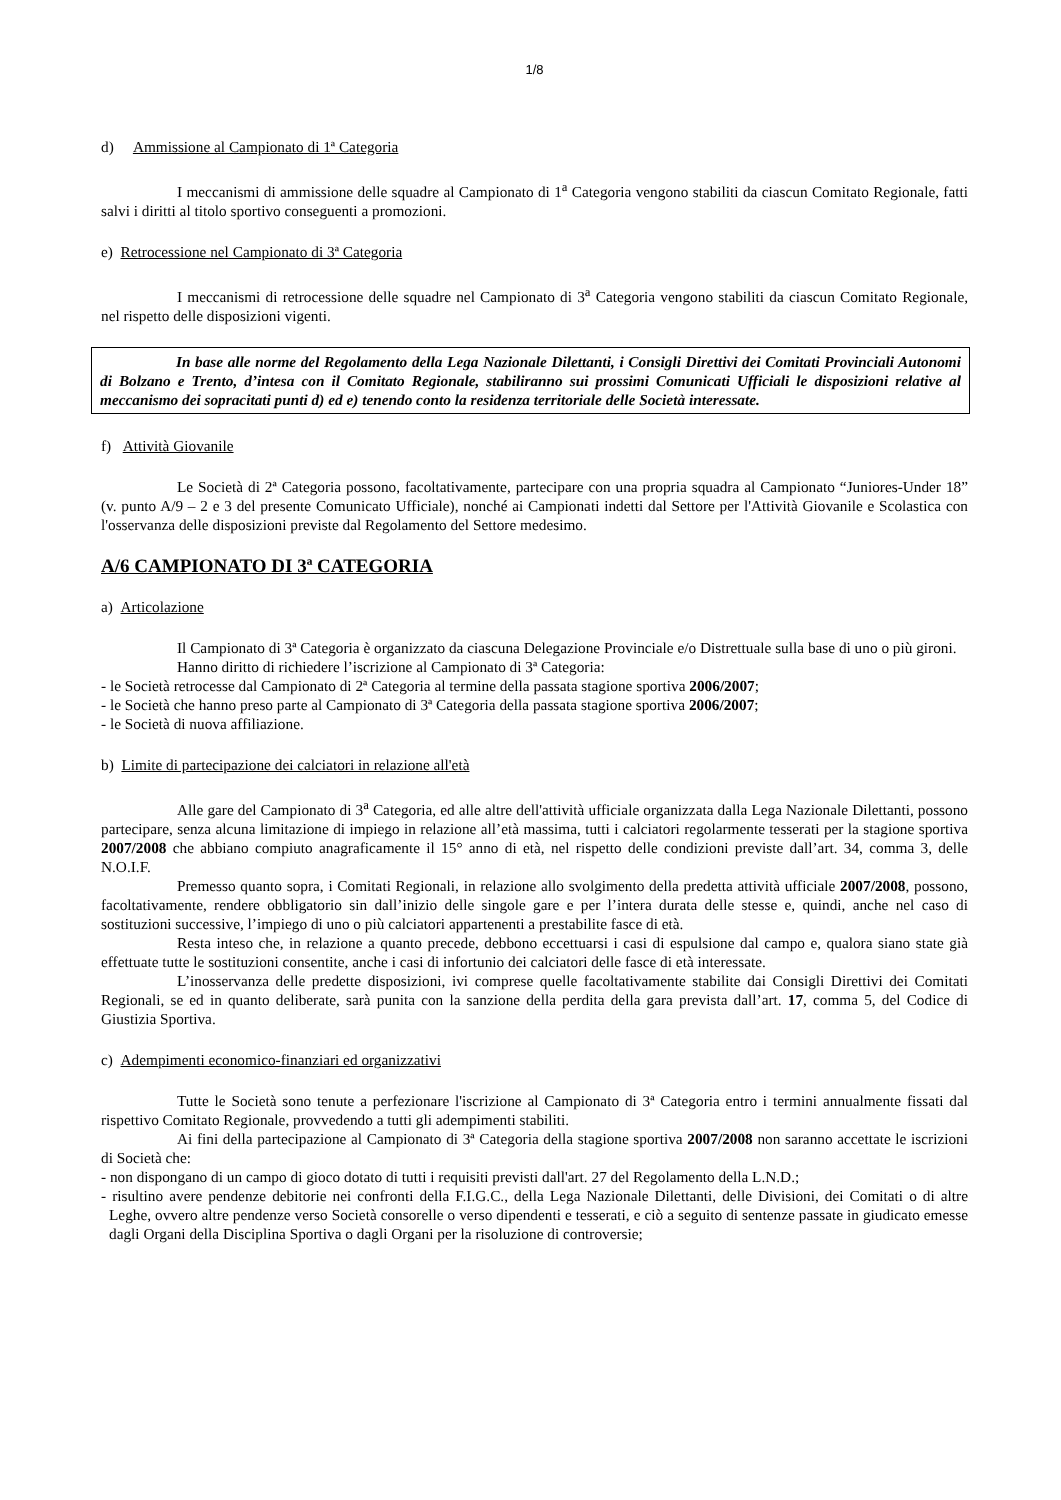1/8
d) Ammissione al Campionato di 1ª Categoria
I meccanismi di ammissione delle squadre al Campionato di 1<sup>a</sup> Categoria vengono stabiliti da ciascun Comitato Regionale, fatti salvi i diritti al titolo sportivo conseguenti a promozioni.
e) Retrocessione nel Campionato di 3ª Categoria
I meccanismi di retrocessione delle squadre nel Campionato di 3<sup>a</sup> Categoria vengono stabiliti da ciascun Comitato Regionale, nel rispetto delle disposizioni vigenti.
In base alle norme del Regolamento della Lega Nazionale Dilettanti, i Consigli Direttivi dei Comitati Provinciali Autonomi di Bolzano e Trento, d’intesa con il Comitato Regionale, stabiliranno sui prossimi Comunicati Ufficiali le disposizioni relative al meccanismo dei sopracitati punti d) ed e) tenendo conto la residenza territoriale delle Società interessate.
f) Attività Giovanile
Le Società di 2ª Categoria possono, facoltativamente, partecipare con una propria squadra al Campionato “Juniores-Under 18” (v. punto A/9 – 2 e 3 del presente Comunicato Ufficiale), nonché ai Campionati indetti dal Settore per l'Attività Giovanile e Scolastica con l'osservanza delle disposizioni previste dal Regolamento del Settore medesimo.
A/6 CAMPIONATO DI 3ª CATEGORIA
a) Articolazione
Il Campionato di 3ª Categoria è organizzato da ciascuna Delegazione Provinciale e/o Distrettuale sulla base di uno o più gironi.
Hanno diritto di richiedere l’iscrizione al Campionato di 3ª Categoria:
- le Società retrocesse dal Campionato di 2ª Categoria al termine della passata stagione sportiva 2006/2007;
- le Società che hanno preso parte al Campionato di 3ª Categoria della passata stagione sportiva 2006/2007;
- le Società di nuova affiliazione.
b) Limite di partecipazione dei calciatori in relazione all'età
Alle gare del Campionato di 3<sup>a</sup> Categoria, ed alle altre dell'attività ufficiale organizzata dalla Lega Nazionale Dilettanti, possono partecipare, senza alcuna limitazione di impiego in relazione all’età massima, tutti i calciatori regolarmente tesserati per la stagione sportiva 2007/2008 che abbiano compiuto anagraficamente il 15° anno di età, nel rispetto delle condizioni previste dall’art. 34, comma 3, delle N.O.I.F.
Premesso quanto sopra, i Comitati Regionali, in relazione allo svolgimento della predetta attività ufficiale 2007/2008, possono, facoltativamente, rendere obbligatorio sin dall’inizio delle singole gare e per l’intera durata delle stesse e, quindi, anche nel caso di sostituzioni successive, l’impiego di uno o più calciatori appartenenti a prestabilite fasce di età.
Resta inteso che, in relazione a quanto precede, debbono eccettuarsi i casi di espulsione dal campo e, qualora siano state già effettuate tutte le sostituzioni consentite, anche i casi di infortunio dei calciatori delle fasce di età interessate.
L’inosservanza delle predette disposizioni, ivi comprese quelle facoltativamente stabilite dai Consigli Direttivi dei Comitati Regionali, se ed in quanto deliberate, sarà punita con la sanzione della perdita della gara prevista dall’art. 17, comma 5, del Codice di Giustizia Sportiva.
c) Adempimenti economico-finanziari ed organizzativi
Tutte le Società sono tenute a perfezionare l'iscrizione al Campionato di 3ª Categoria entro i termini annualmente fissati dal rispettivo Comitato Regionale, provvedendo a tutti gli adempimenti stabiliti.
Ai fini della partecipazione al Campionato di 3ª Categoria della stagione sportiva 2007/2008 non saranno accettate le iscrizioni di Società che:
- non dispongano di un campo di gioco dotato di tutti i requisiti previsti dall'art. 27 del Regolamento della L.N.D.;
- risultino avere pendenze debitorie nei confronti della F.I.G.C., della Lega Nazionale Dilettanti, delle Divisioni, dei Comitati o di altre Leghe, ovvero altre pendenze verso Società consorelle o verso dipendenti e tesserati, e ciò a seguito di sentenze passate in giudicato emesse dagli Organi della Disciplina Sportiva o dagli Organi per la risoluzione di controversie;